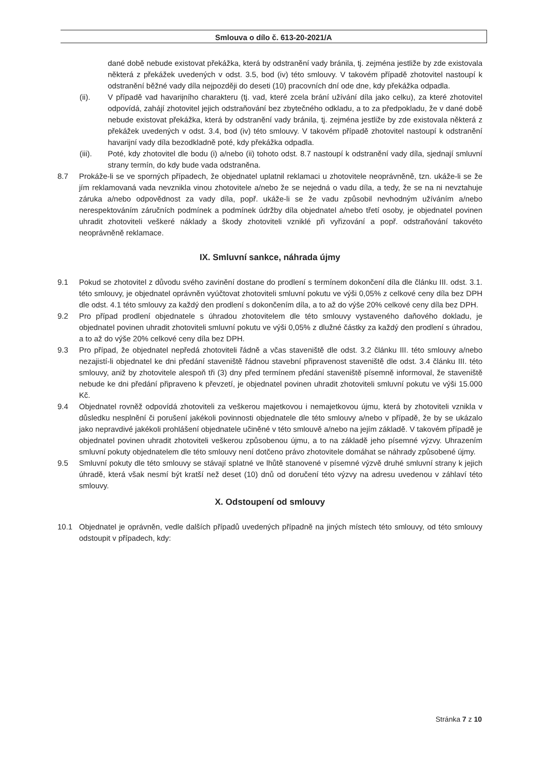Smlouva o dílo č. 613-20-2021/A
dané době nebude existovat překážka, která by odstranění vady bránila, tj. zejména jestliže by zde existovala některá z překážek uvedených v odst. 3.5, bod (iv) této smlouvy. V takovém případě zhotovitel nastoupí k odstranění běžné vady díla nejpozději do deseti (10) pracovních dní ode dne, kdy překážka odpadla.
(ii). V případě vad havarijního charakteru (tj. vad, které zcela brání užívání díla jako celku), za které zhotovitel odpovídá, zahájí zhotovitel jejich odstraňování bez zbytečného odkladu, a to za předpokladu, že v dané době nebude existovat překážka, která by odstranění vady bránila, tj. zejména jestliže by zde existovala některá z překážek uvedených v odst. 3.4, bod (iv) této smlouvy. V takovém případě zhotovitel nastoupí k odstranění havarijní vady díla bezodkladně poté, kdy překážka odpadla.
(iii). Poté, kdy zhotovitel dle bodu (i) a/nebo (ii) tohoto odst. 8.7 nastoupí k odstranění vady díla, sjednají smluvní strany termín, do kdy bude vada odstraněna.
8.7 Prokáže-li se ve sporných případech, že objednatel uplatnil reklamaci u zhotovitele neoprávněně, tzn. ukáže-li se že jím reklamovaná vada nevznikla vinou zhotovitele a/nebo že se nejedná o vadu díla, a tedy, že se na ni nevztahuje záruka a/nebo odpovědnost za vady díla, popř. ukáže-li se že vadu způsobil nevhodným užíváním a/nebo nerespektováním záručních podmínek a podmínek údržby díla objednatel a/nebo třetí osoby, je objednatel povinen uhradit zhotoviteli veškeré náklady a škody zhotoviteli vzniklé při vyřizování a popř. odstraňování takovéto neoprávněně reklamace.
IX. Smluvní sankce, náhrada újmy
9.1 Pokud se zhotovitel z důvodu svého zavinění dostane do prodlení s termínem dokončení díla dle článku III. odst. 3.1. této smlouvy, je objednatel oprávněn vyúčtovat zhotoviteli smluvní pokutu ve výši 0,05% z celkové ceny díla bez DPH dle odst. 4.1 této smlouvy za každý den prodlení s dokončením díla, a to až do výše 20% celkové ceny díla bez DPH.
9.2 Pro případ prodlení objednatele s úhradou zhotovitelem dle této smlouvy vystaveného daňového dokladu, je objednatel povinen uhradit zhotoviteli smluvní pokutu ve výši 0,05% z dlužné částky za každý den prodlení s úhradou, a to až do výše 20% celkové ceny díla bez DPH.
9.3 Pro případ, že objednatel nepředá zhotoviteli řádně a včas staveniště dle odst. 3.2 článku III. této smlouvy a/nebo nezajistí-li objednatel ke dni předání staveniště řádnou stavební připravenost staveniště dle odst. 3.4 článku III. této smlouvy, aniž by zhotovitele alespoň tři (3) dny před termínem předání staveniště písemně informoval, že staveniště nebude ke dni předání připraveno k převzetí, je objednatel povinen uhradit zhotoviteli smluvní pokutu ve výši 15.000 Kč.
9.4 Objednatel rovněž odpovídá zhotoviteli za veškerou majetkovou i nemajetkovou újmu, která by zhotoviteli vznikla v důsledku nesplnění či porušení jakékoli povinnosti objednatele dle této smlouvy a/nebo v případě, že by se ukázalo jako nepravdivé jakékoli prohlášení objednatele učiněné v této smlouvě a/nebo na jejím základě. V takovém případě je objednatel povinen uhradit zhotoviteli veškerou způsobenou újmu, a to na základě jeho písemné výzvy. Uhrazením smluvní pokuty objednatelem dle této smlouvy není dotčeno právo zhotovitele domáhat se náhrady způsobené újmy.
9.5 Smluvní pokuty dle této smlouvy se stávají splatné ve lhůtě stanovené v písemné výzvě druhé smluvní strany k jejich úhradě, která však nesmí být kratší než deset (10) dnů od doručení této výzvy na adresu uvedenou v záhlaví této smlouvy.
X. Odstoupení od smlouvy
10.1 Objednatel je oprávněn, vedle dalších případů uvedených případně na jiných místech této smlouvy, od této smlouvy odstoupit v případech, kdy:
Stránka 7 z 10